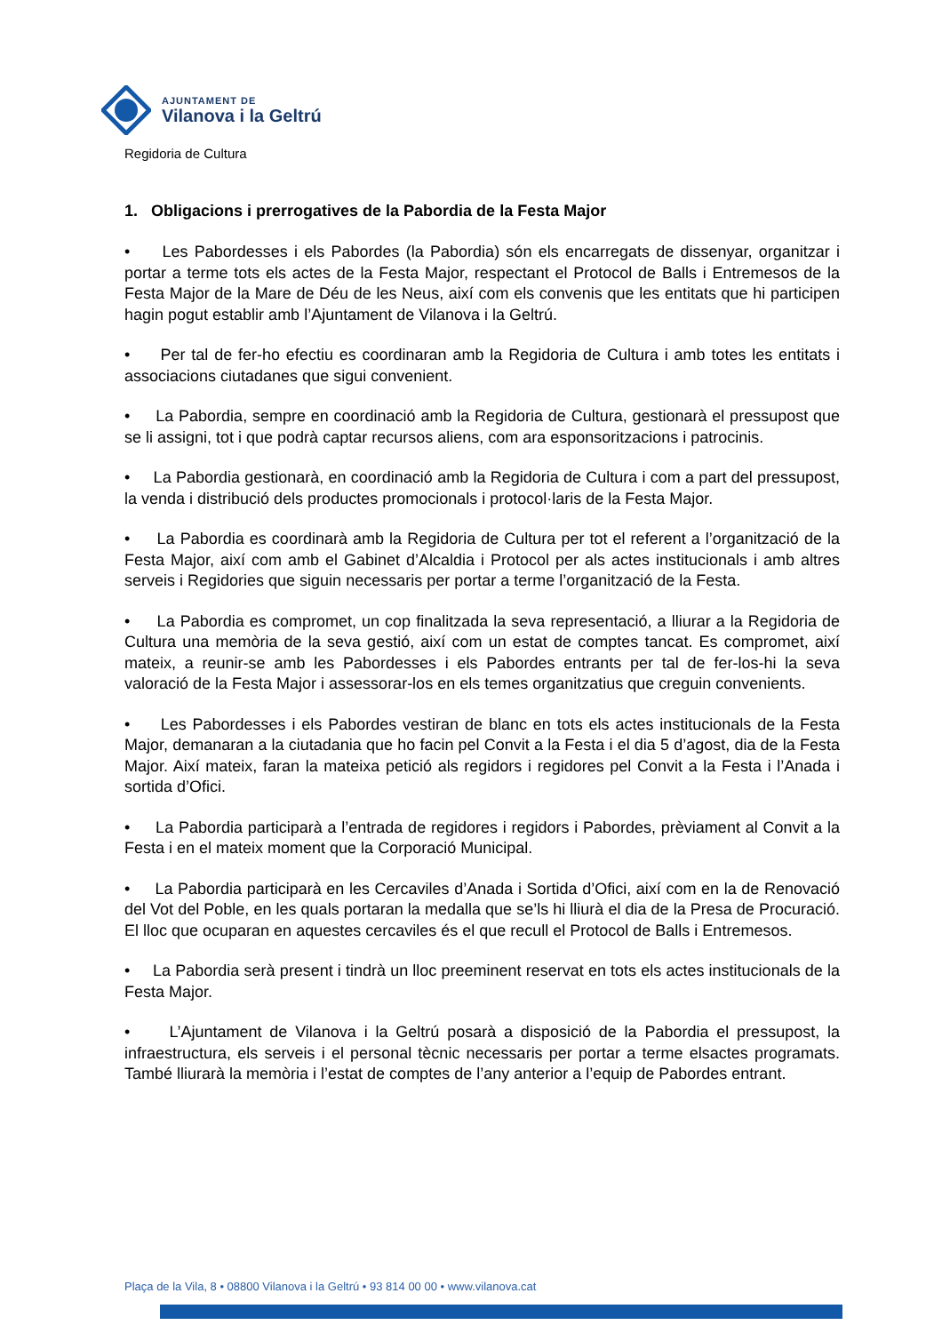AJUNTAMENT DE
Vilanova i la Geltrú
Regidoria de Cultura
1. Obligacions i prerrogatives de la Pabordia de la Festa Major
• Les Pabordesses i els Pabordes (la Pabordia) són els encarregats de dissenyar, organitzar i portar a terme tots els actes de la Festa Major, respectant el Protocol de Balls i Entremesos de la Festa Major de la Mare de Déu de les Neus, així com els convenis que les entitats que hi participen hagin pogut establir amb l’Ajuntament de Vilanova i la Geltrú.
• Per tal de fer-ho efectiu es coordinaran amb la Regidoria de Cultura i amb totes les entitats i associacions ciutadanes que sigui convenient.
• La Pabordia, sempre en coordinació amb la Regidoria de Cultura, gestionarà el pressupost que se li assigni, tot i que podrà captar recursos aliens, com ara esponsoritzacions i patrocinis.
• La Pabordia gestionarà, en coordinació amb la Regidoria de Cultura i com a part del pressupost, la venda i distribució dels productes promocionals i protocol·laris de la Festa Major.
• La Pabordia es coordinarà amb la Regidoria de Cultura per tot el referent a l’organització de la Festa Major, així com amb el Gabinet d’Alcaldia i Protocol per als actes institucionals i amb altres serveis i Regidories que siguin necessaris per portar a terme l’organització de la Festa.
• La Pabordia es compromet, un cop finalitzada la seva representació, a lliurar a la Regidoria de Cultura una memòria de la seva gestió, així com un estat de comptes tancat. Es compromet, així mateix, a reunir-se amb les Pabordesses i els Pabordes entrants per tal de fer-los-hi la seva valoració de la Festa Major i assessorar-los en els temes organitzatius que creguin convenients.
• Les Pabordesses i els Pabordes vestiran de blanc en tots els actes institucionals de la Festa Major, demanaran a la ciutadania que ho facin pel Convit a la Festa i el dia 5 d’agost, dia de la Festa Major. Així mateix, faran la mateixa petició als regidors i regidores pel Convit a la Festa i l’Anada i sortida d’Ofici.
• La Pabordia participarà a l’entrada de regidores i regidors i Pabordes, prèviament al Convit a la Festa i en el mateix moment que la Corporació Municipal.
• La Pabordia participarà en les Cercaviles d’Anada i Sortida d’Ofici, així com en la de Renovació del Vot del Poble, en les quals portaran la medalla que se’ls hi lliurà el dia de la Presa de Procuració. El lloc que ocuparan en aquestes cercaviles és el que recull el Protocol de Balls i Entremesos.
• La Pabordia serà present i tindrà un lloc preeminent reservat en tots els actes institucionals de la Festa Major.
• L’Ajuntament de Vilanova i la Geltrú posarà a disposició de la Pabordia el pressupost, la infraestructura, els serveis i el personal tècnic necessaris per portar a terme elsactes programats. També lliurarà la memòria i l’estat de comptes de l’any anterior a l’equip de Pabordes entrant.
Plaça de la Vila, 8 • 08800 Vilanova i la Geltrú • 93 814 00 00 • www.vilanova.cat